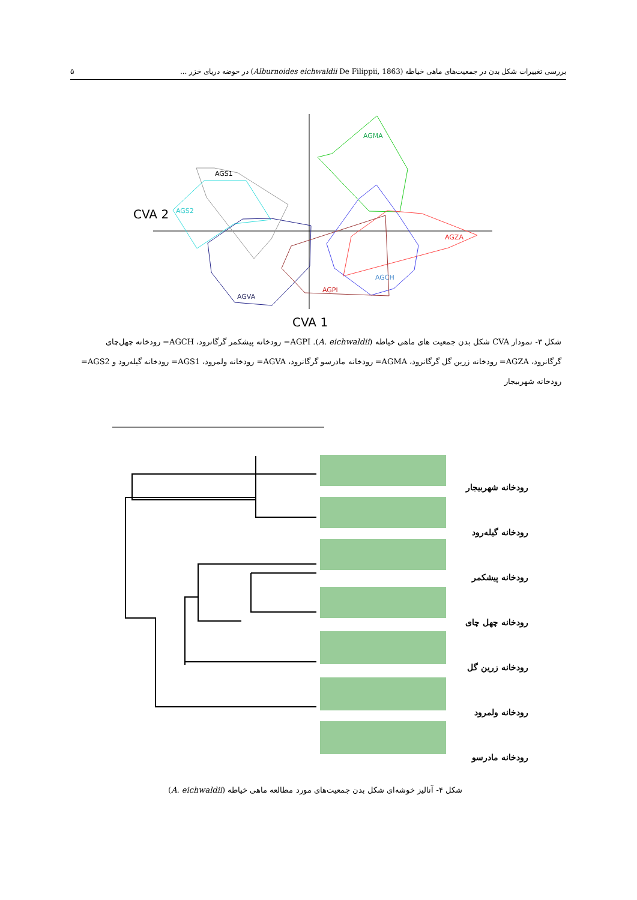بررسی تغییرات شکل بدن در جمعیت‌های ماهی خیاطه (Alburnoides eichwaldii De Filippii, 1863) در حوضه دریای خزر ... ۵
AGMA
AGS1
AGS2
AGVA
AGZA
AGCH
AGPI
CVA 2
CVA 1
شکل ۳- نمودار CVA شکل بدن جمعیت های ماهی خیاطه (A. eichwaldii). AGPI= رودخانه پیشکمر گرگانرود، AGCH= رودخانه چهل‌چای گرگانرود، AGZA= رودخانه زرین گل گرگانرود، AGMA= رودخانه مادرسو گرگانرود، AGVA= رودخانه ولمرود، AGS1= رودخانه گیله‌رود و AGS2= رودخانه شهربیجار
رودخانه شهربیجار
رودخانه گیله‌رود
رودخانه پیشکمر
رودخانه چهل چای
رودخانه زرین گل
رودخانه ولمرود
رودخانه مادرسو
شکل ۴- آنالیز خوشه‌ای شکل بدن جمعیت‌های مورد مطالعه ماهی خیاطه (A. eichwaldii)